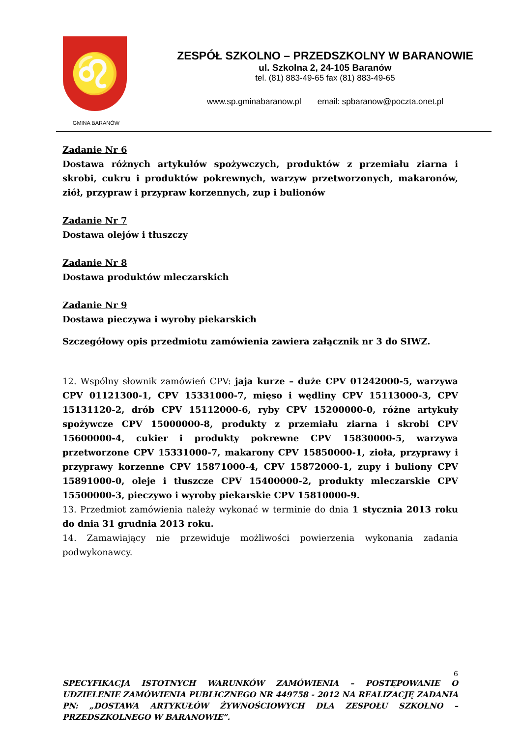♌
GMINA BARANÓW
ZESPÓŁ SZKOLNO – PRZEDSZKOLNY W BARANOWIE
ul. Szkolna 2, 24-105 Baranów
tel. (81) 883-49-65 fax (81) 883-49-65
www.sp.gminabaranow.pl email: spbaranow@poczta.onet.pl
Zadanie Nr 6
Dostawa różnych artykułów spożywczych, produktów z przemiału ziarna i skrobi, cukru i produktów pokrewnych, warzyw przetworzonych, makaronów, ziół, przypraw i przypraw korzennych, zup i bulionów
Zadanie Nr 7
Dostawa olejów i tłuszczy
Zadanie Nr 8
Dostawa produktów mleczarskich
Zadanie Nr 9
Dostawa pieczywa i wyroby piekarskich
Szczegółowy opis przedmiotu zamówienia zawiera załącznik nr 3 do SIWZ.
12. Wspólny słownik zamówień CPV: jaja kurze – duże CPV 01242000-5, warzywa CPV 01121300-1, CPV 15331000-7, mięso i wędliny CPV 15113000-3, CPV 15131120-2, drób CPV 15112000-6, ryby CPV 15200000-0, różne artykuły spożywcze CPV 15000000-8, produkty z przemiału ziarna i skrobi CPV 15600000-4, cukier i produkty pokrewne CPV 15830000-5, warzywa przetworzone CPV 15331000-7, makarony CPV 15850000-1, zioła, przyprawy i przyprawy korzenne CPV 15871000-4, CPV 15872000-1, zupy i buliony CPV 15891000-0, oleje i tłuszcze CPV 15400000-2, produkty mleczarskie CPV 15500000-3, pieczywo i wyroby piekarskie CPV 15810000-9.
13. Przedmiot zamówienia należy wykonać w terminie do dnia 1 stycznia 2013 roku do dnia 31 grudnia 2013 roku.
14. Zamawiający nie przewiduje możliwości powierzenia wykonania zadania podwykonawcy.
6
SPECYFIKACJA ISTOTNYCH WARUNKÓW ZAMÓWIENIA – POSTĘPOWANIE O UDZIELENIE ZAMÓWIENIA PUBLICZNEGO NR 449758 - 2012 NA REALIZACJĘ ZADANIA PN: „DOSTAWA ARTYKUŁÓW ŻYWNOŚCIOWYCH DLA ZESPOŁU SZKOLNO – PRZEDSZKOLNEGO W BARANOWIE”.